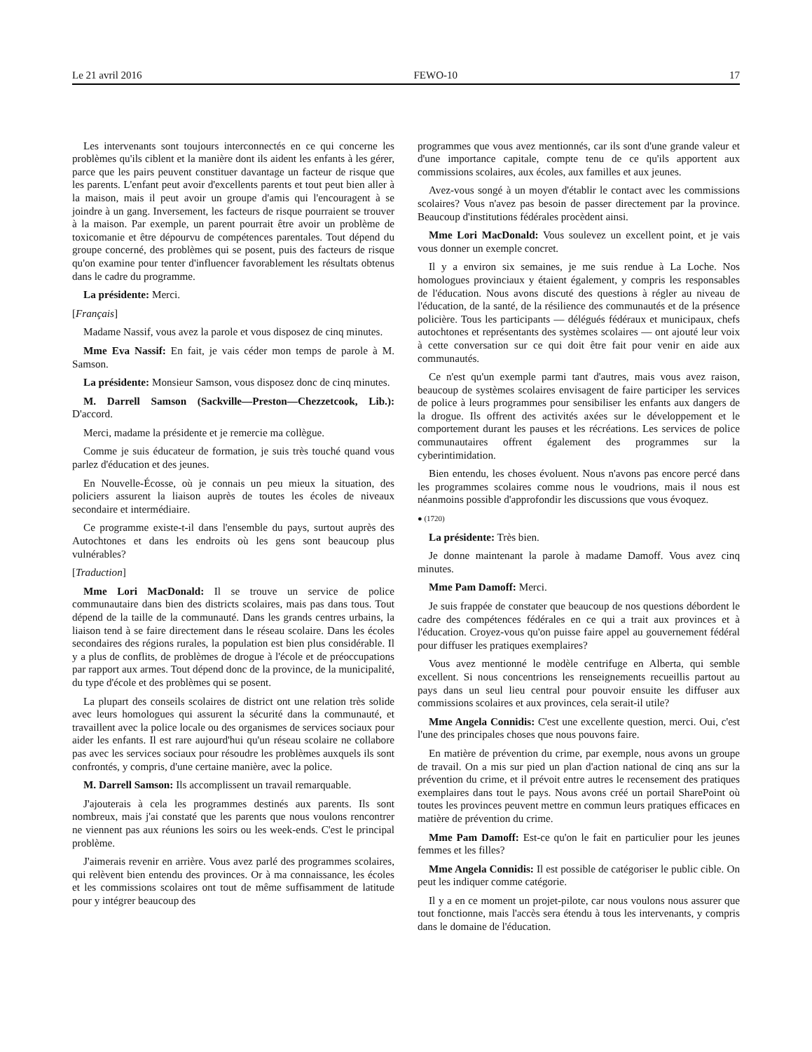Le 21 avril 2016 FEWO-10 17
Les intervenants sont toujours interconnectés en ce qui concerne les problèmes qu'ils ciblent et la manière dont ils aident les enfants à les gérer, parce que les pairs peuvent constituer davantage un facteur de risque que les parents. L'enfant peut avoir d'excellents parents et tout peut bien aller à la maison, mais il peut avoir un groupe d'amis qui l'encouragent à se joindre à un gang. Inversement, les facteurs de risque pourraient se trouver à la maison. Par exemple, un parent pourrait être avoir un problème de toxicomanie et être dépourvu de compétences parentales. Tout dépend du groupe concerné, des problèmes qui se posent, puis des facteurs de risque qu'on examine pour tenter d'influencer favorablement les résultats obtenus dans le cadre du programme.
La présidente: Merci.
[Français]
Madame Nassif, vous avez la parole et vous disposez de cinq minutes.
Mme Eva Nassif: En fait, je vais céder mon temps de parole à M. Samson.
La présidente: Monsieur Samson, vous disposez donc de cinq minutes.
M. Darrell Samson (Sackville—Preston—Chezzetcook, Lib.): D'accord.
Merci, madame la présidente et je remercie ma collègue.
Comme je suis éducateur de formation, je suis très touché quand vous parlez d'éducation et des jeunes.
En Nouvelle-Écosse, où je connais un peu mieux la situation, des policiers assurent la liaison auprès de toutes les écoles de niveaux secondaire et intermédiaire.
Ce programme existe-t-il dans l'ensemble du pays, surtout auprès des Autochtones et dans les endroits où les gens sont beaucoup plus vulnérables?
[Traduction]
Mme Lori MacDonald: Il se trouve un service de police communautaire dans bien des districts scolaires, mais pas dans tous. Tout dépend de la taille de la communauté. Dans les grands centres urbains, la liaison tend à se faire directement dans le réseau scolaire. Dans les écoles secondaires des régions rurales, la population est bien plus considérable. Il y a plus de conflits, de problèmes de drogue à l'école et de préoccupations par rapport aux armes. Tout dépend donc de la province, de la municipalité, du type d'école et des problèmes qui se posent.
La plupart des conseils scolaires de district ont une relation très solide avec leurs homologues qui assurent la sécurité dans la communauté, et travaillent avec la police locale ou des organismes de services sociaux pour aider les enfants. Il est rare aujourd'hui qu'un réseau scolaire ne collabore pas avec les services sociaux pour résoudre les problèmes auxquels ils sont confrontés, y compris, d'une certaine manière, avec la police.
M. Darrell Samson: Ils accomplissent un travail remarquable.
J'ajouterais à cela les programmes destinés aux parents. Ils sont nombreux, mais j'ai constaté que les parents que nous voulons rencontrer ne viennent pas aux réunions les soirs ou les week-ends. C'est le principal problème.
J'aimerais revenir en arrière. Vous avez parlé des programmes scolaires, qui relèvent bien entendu des provinces. Or à ma connaissance, les écoles et les commissions scolaires ont tout de même suffisamment de latitude pour y intégrer beaucoup des
programmes que vous avez mentionnés, car ils sont d'une grande valeur et d'une importance capitale, compte tenu de ce qu'ils apportent aux commissions scolaires, aux écoles, aux familles et aux jeunes.
Avez-vous songé à un moyen d'établir le contact avec les commissions scolaires? Vous n'avez pas besoin de passer directement par la province. Beaucoup d'institutions fédérales procèdent ainsi.
Mme Lori MacDonald: Vous soulevez un excellent point, et je vais vous donner un exemple concret.
Il y a environ six semaines, je me suis rendue à La Loche. Nos homologues provinciaux y étaient également, y compris les responsables de l'éducation. Nous avons discuté des questions à régler au niveau de l'éducation, de la santé, de la résilience des communautés et de la présence policière. Tous les participants — délégués fédéraux et municipaux, chefs autochtones et représentants des systèmes scolaires — ont ajouté leur voix à cette conversation sur ce qui doit être fait pour venir en aide aux communautés.
Ce n'est qu'un exemple parmi tant d'autres, mais vous avez raison, beaucoup de systèmes scolaires envisagent de faire participer les services de police à leurs programmes pour sensibiliser les enfants aux dangers de la drogue. Ils offrent des activités axées sur le développement et le comportement durant les pauses et les récréations. Les services de police communautaires offrent également des programmes sur la cyberintimidation.
Bien entendu, les choses évoluent. Nous n'avons pas encore percé dans les programmes scolaires comme nous le voudrions, mais il nous est néanmoins possible d'approfondir les discussions que vous évoquez.
● (1720)
La présidente: Très bien.
Je donne maintenant la parole à madame Damoff. Vous avez cinq minutes.
Mme Pam Damoff: Merci.
Je suis frappée de constater que beaucoup de nos questions débordent le cadre des compétences fédérales en ce qui a trait aux provinces et à l'éducation. Croyez-vous qu'on puisse faire appel au gouvernement fédéral pour diffuser les pratiques exemplaires?
Vous avez mentionné le modèle centrifuge en Alberta, qui semble excellent. Si nous concentrions les renseignements recueillis partout au pays dans un seul lieu central pour pouvoir ensuite les diffuser aux commissions scolaires et aux provinces, cela serait-il utile?
Mme Angela Connidis: C'est une excellente question, merci. Oui, c'est l'une des principales choses que nous pouvons faire.
En matière de prévention du crime, par exemple, nous avons un groupe de travail. On a mis sur pied un plan d'action national de cinq ans sur la prévention du crime, et il prévoit entre autres le recensement des pratiques exemplaires dans tout le pays. Nous avons créé un portail SharePoint où toutes les provinces peuvent mettre en commun leurs pratiques efficaces en matière de prévention du crime.
Mme Pam Damoff: Est-ce qu'on le fait en particulier pour les jeunes femmes et les filles?
Mme Angela Connidis: Il est possible de catégoriser le public cible. On peut les indiquer comme catégorie.
Il y a en ce moment un projet-pilote, car nous voulons nous assurer que tout fonctionne, mais l'accès sera étendu à tous les intervenants, y compris dans le domaine de l'éducation.